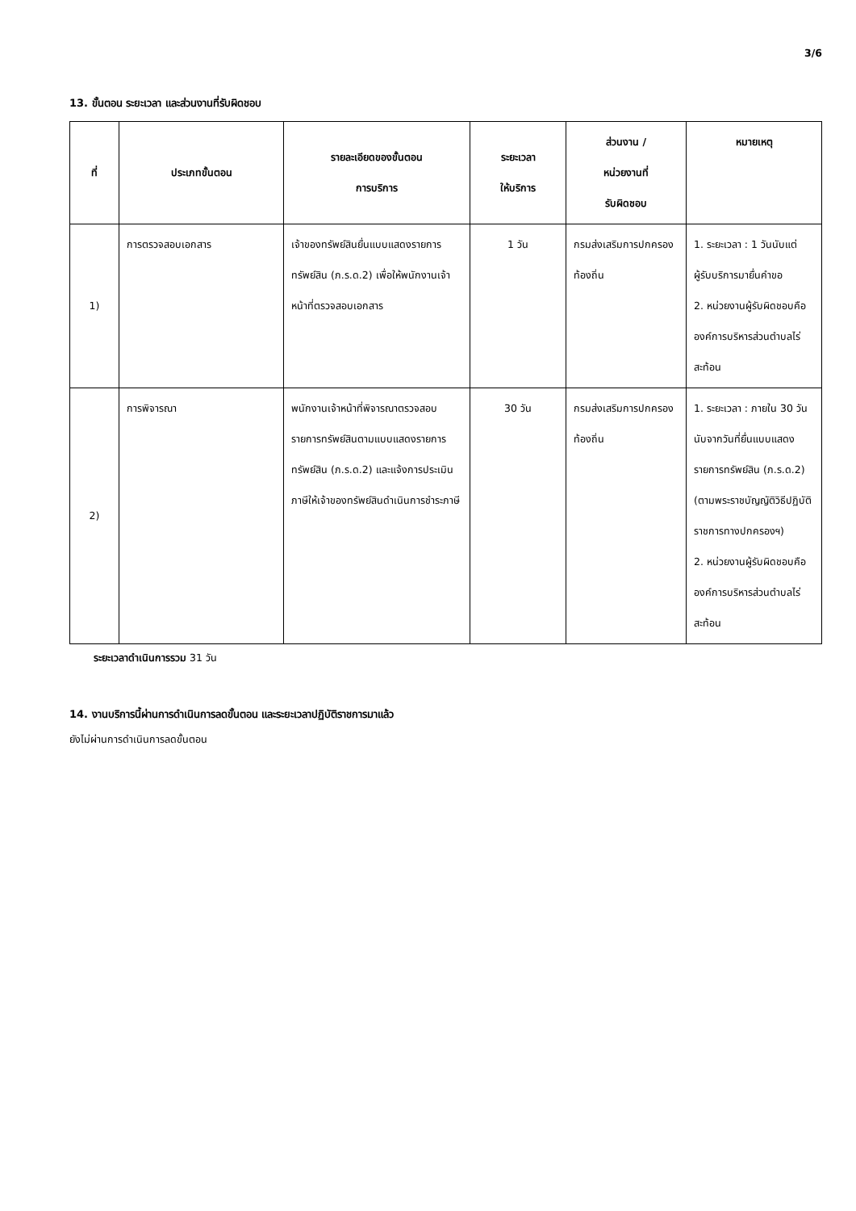3/6
13. ขั้นตอน ระยะเวลา และส่วนงานที่รับผิดชอบ
| ที่ | ประเภทขั้นตอน | รายละเอียดของขั้นตอน การบริการ | ระยะเวลา ให้บริการ | ส่วนงาน / หน่วยงานที่ รับผิดชอบ | หมายเหตุ |
| --- | --- | --- | --- | --- | --- |
| 1) | การตรวจสอบเอกสาร | เจ้าของทรัพย์สินยื่นแบบแสดงรายการทรัพย์สิน (ภ.ร.ด.2) เพื่อให้พนักงานเจ้าหน้าที่ตรวจสอบเอกสาร | 1 วัน | กรมส่งเสริมการปกครองท้องถิ่น | 1. ระยะเวลา : 1 วันนับแต่ผู้รับบริการมายื่นคำขอ 2. หน่วยงานผู้รับผิดชอบคือองค์การบริหารส่วนตำบลไร่สะท้อน |
| 2) | การพิจารณา | พนักงานเจ้าหน้าที่พิจารณาตรวจสอบรายการทรัพย์สินตามแบบแสดงรายการทรัพย์สิน (ภ.ร.ด.2) และแจ้งการประเมินภาษีให้เจ้าของทรัพย์สินดำเนินการชำระภาษี | 30 วัน | กรมส่งเสริมการปกครองท้องถิ่น | 1. ระยะเวลา : ภายใน 30 วันนับจากวันที่ยื่นแบบแสดงรายการทรัพย์สิน (ภ.ร.ด.2) (ตามพระราชบัญญัติวิธีปฏิบัติราชการทางปกครองฯ) 2. หน่วยงานผู้รับผิดชอบคือองค์การบริหารส่วนตำบลไร่สะท้อน |
ระยะเวลาดำเนินการรวม 31 วัน
14. งานบริการนี้ผ่านการดำเนินการลดขั้นตอน และระยะเวลาปฏิบัติราชการมาแล้ว
ยังไม่ผ่านการดำเนินการลดขั้นตอน